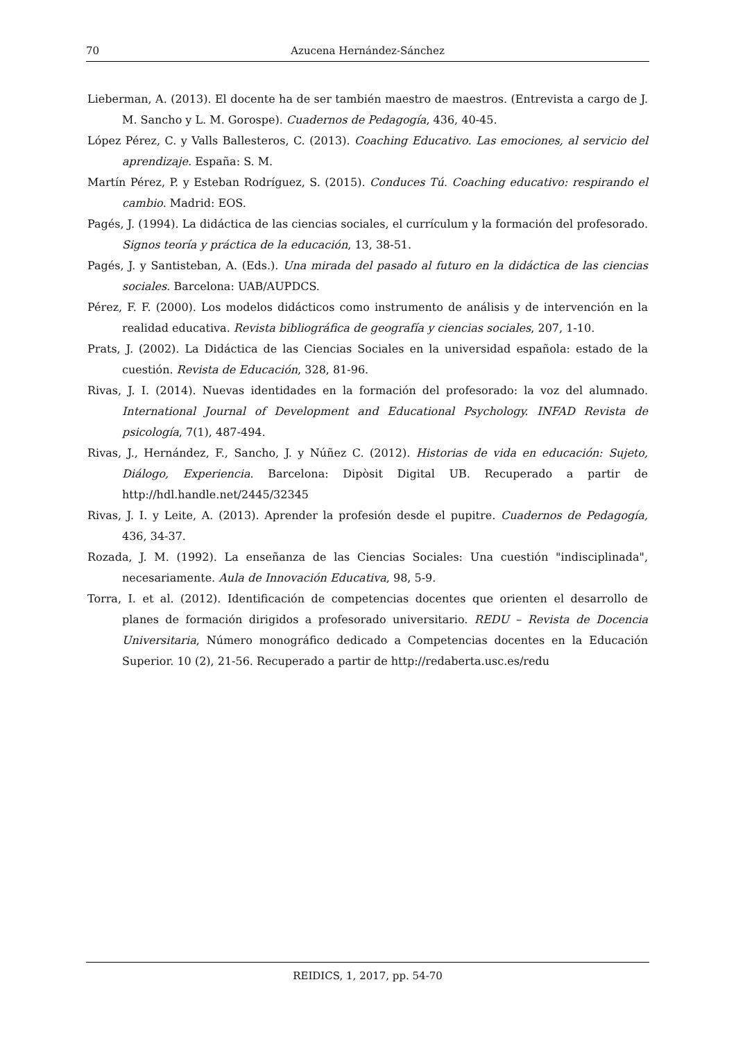70 Azucena Hernández-Sánchez
Lieberman, A. (2013). El docente ha de ser también maestro de maestros. (Entrevista a cargo de J. M. Sancho y L. M. Gorospe). Cuadernos de Pedagogía, 436, 40-45.
López Pérez, C. y Valls Ballesteros, C. (2013). Coaching Educativo. Las emociones, al servicio del aprendizaje. España: S. M.
Martín Pérez, P. y Esteban Rodríguez, S. (2015). Conduces Tú. Coaching educativo: respirando el cambio. Madrid: EOS.
Pagés, J. (1994). La didáctica de las ciencias sociales, el currículum y la formación del profesorado. Signos teoría y práctica de la educación, 13, 38-51.
Pagés, J. y Santisteban, A. (Eds.). Una mirada del pasado al futuro en la didáctica de las ciencias sociales. Barcelona: UAB/AUPDCS.
Pérez, F. F. (2000). Los modelos didácticos como instrumento de análisis y de intervención en la realidad educativa. Revista bibliográfica de geografía y ciencias sociales, 207, 1-10.
Prats, J. (2002). La Didáctica de las Ciencias Sociales en la universidad española: estado de la cuestión. Revista de Educación, 328, 81-96.
Rivas, J. I. (2014). Nuevas identidades en la formación del profesorado: la voz del alumnado. International Journal of Development and Educational Psychology. INFAD Revista de psicología, 7(1), 487-494.
Rivas, J., Hernández, F., Sancho, J. y Núñez C. (2012). Historias de vida en educación: Sujeto, Diálogo, Experiencia. Barcelona: Dipòsit Digital UB. Recuperado a partir de http://hdl.handle.net/2445/32345
Rivas, J. I. y Leite, A. (2013). Aprender la profesión desde el pupitre. Cuadernos de Pedagogía, 436, 34-37.
Rozada, J. M. (1992). La enseñanza de las Ciencias Sociales: Una cuestión "indisciplinada", necesariamente. Aula de Innovación Educativa, 98, 5-9.
Torra, I. et al. (2012). Identificación de competencias docentes que orienten el desarrollo de planes de formación dirigidos a profesorado universitario. REDU – Revista de Docencia Universitaria, Número monográfico dedicado a Competencias docentes en la Educación Superior. 10 (2), 21-56. Recuperado a partir de http://redaberta.usc.es/redu
REIDICS, 1, 2017, pp. 54-70